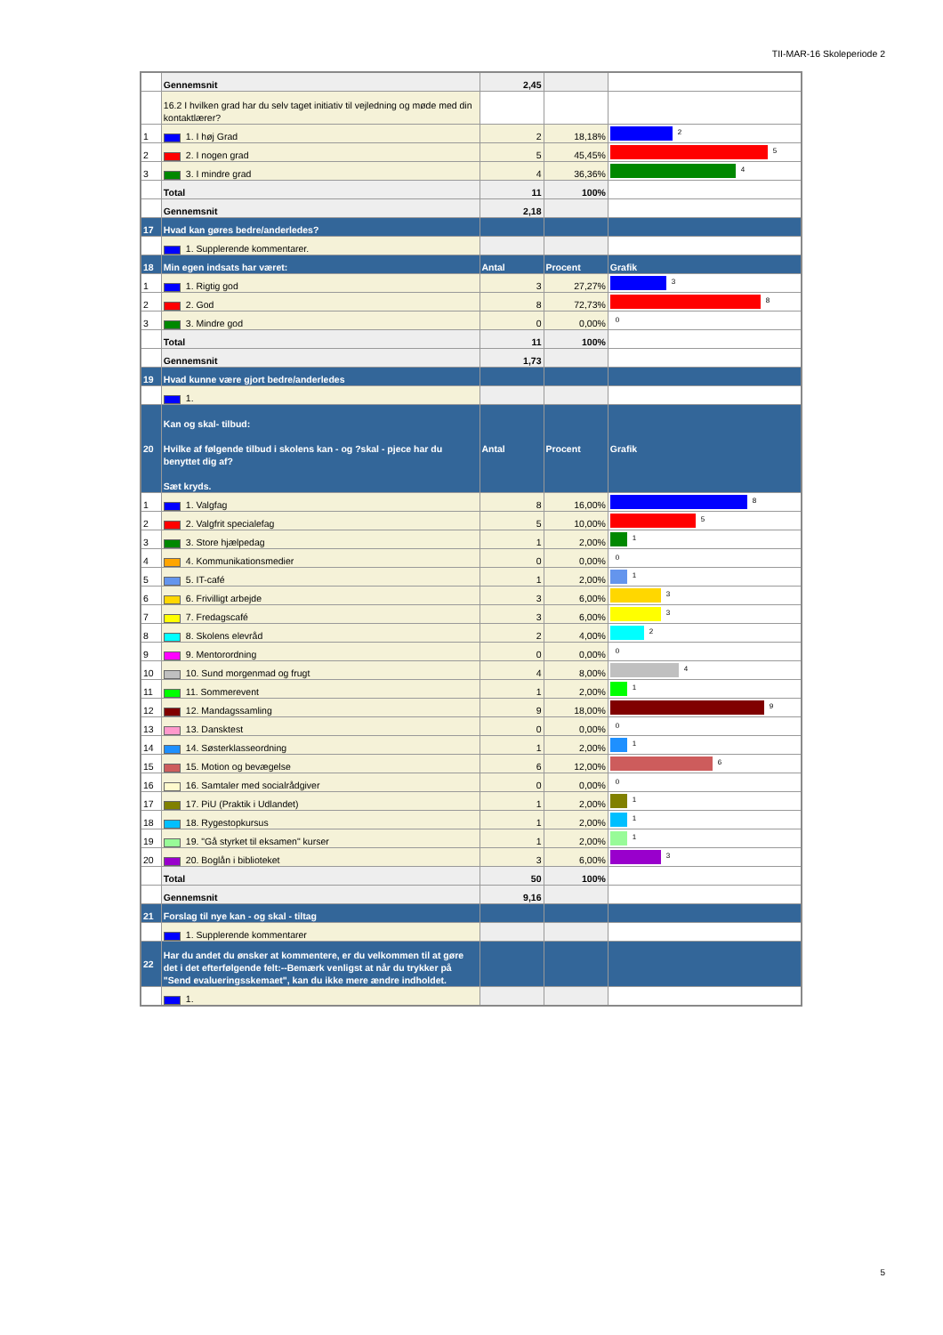TII-MAR-16 Skoleperiode 2
| | Gennemsnit | 2,45 | | |
| | 16.2 I hvilken grad har du selv taget initiativ til vejledning og møde med din kontaktlærer? | | | |
| 1 | 1. I høj Grad | 2 | 18,18% | 2 |
| 2 | 2. I nogen grad | 5 | 45,45% | 5 |
| 3 | 3. I mindre grad | 4 | 36,36% | 4 |
| | Total | 11 | 100% | |
| | Gennemsnit | 2,18 | | |
| 17 | Hvad kan gøres bedre/anderledes? | | | |
| | 1. Supplerende kommentarer. | | | |
| 18 | Min egen indsats har været: | Antal | Procent | Grafik |
| 1 | 1. Rigtig god | 3 | 27,27% | 3 |
| 2 | 2. God | 8 | 72,73% | 8 |
| 3 | 3. Mindre god | 0 | 0,00% | 0 |
| | Total | 11 | 100% | |
| | Gennemsnit | 1,73 | | |
| 19 | Hvad kunne være gjort bedre/anderledes | | | |
| | 1. | | | |
| 20 | Kan og skal- tilbud: Hvilke af følgende tilbud i skolens kan - og ?skal - pjece har du benyttet dig af? Sæt kryds. | Antal | Procent | Grafik |
| 1 | 1. Valgfag | 8 | 16,00% | 8 |
| 2 | 2. Valgfrit specialefag | 5 | 10,00% | 5 |
| 3 | 3. Store hjælpedag | 1 | 2,00% | 1 |
| 4 | 4. Kommunikationsmedier | 0 | 0,00% | 0 |
| 5 | 5. IT-café | 1 | 2,00% | 1 |
| 6 | 6. Frivilligt arbejde | 3 | 6,00% | 3 |
| 7 | 7. Fredagscafé | 3 | 6,00% | 3 |
| 8 | 8. Skolens elevråd | 2 | 4,00% | 2 |
| 9 | 9. Mentorordning | 0 | 0,00% | 0 |
| 10 | 10. Sund morgenmad og frugt | 4 | 8,00% | 4 |
| 11 | 11. Sommerevent | 1 | 2,00% | 1 |
| 12 | 12. Mandagssamling | 9 | 18,00% | 9 |
| 13 | 13. Dansktest | 0 | 0,00% | 0 |
| 14 | 14. Søsterklasseordning | 1 | 2,00% | 1 |
| 15 | 15. Motion og bevægelse | 6 | 12,00% | 6 |
| 16 | 16. Samtaler med socialrådgiver | 0 | 0,00% | 0 |
| 17 | 17. PiU (Praktik i Udlandet) | 1 | 2,00% | 1 |
| 18 | 18. Rygestopkursus | 1 | 2,00% | 1 |
| 19 | 19. "Gå styrket til eksamen" kurser | 1 | 2,00% | 1 |
| 20 | 20. Boglån i biblioteket | 3 | 6,00% | 3 |
| | Total | 50 | 100% | |
| | Gennemsnit | 9,16 | | |
| 21 | Forslag til nye kan - og skal - tiltag | | | |
| | 1. Supplerende kommentarer | | | |
| 22 | Har du andet du ønsker at kommentere, er du velkommen til at gøre det i det efterfølgende felt:--Bemærk venligst at når du trykker på "Send evalueringsskemaet", kan du ikke mere ændre indholdet. | | | |
| | 1. | | | |
5